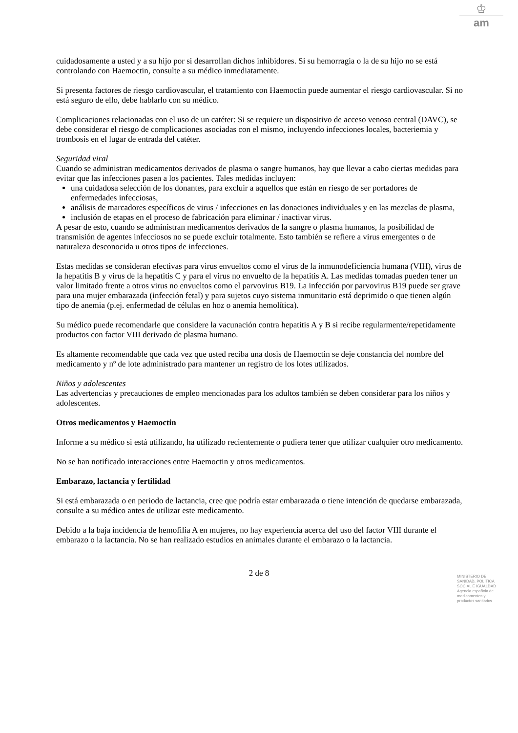♔
am
cuidadosamente a usted y a su hijo por si desarrollan dichos inhibidores. Si su hemorragia o la de su hijo no se está controlando con Haemoctin, consulte a su médico inmediatamente.
Si presenta factores de riesgo cardiovascular, el tratamiento con Haemoctin puede aumentar el riesgo cardiovascular. Si no está seguro de ello, debe hablarlo con su médico.
Complicaciones relacionadas con el uso de un catéter: Si se requiere un dispositivo de acceso venoso central (DAVC), se debe considerar el riesgo de complicaciones asociadas con el mismo, incluyendo infecciones locales, bacteriemia y trombosis en el lugar de entrada del catéter.
Seguridad viral
Cuando se administran medicamentos derivados de plasma o sangre humanos, hay que llevar a cabo ciertas medidas para evitar que las infecciones pasen a los pacientes. Tales medidas incluyen:
una cuidadosa selección de los donantes, para excluir a aquellos que están en riesgo de ser portadores de enfermedades infecciosas,
análisis de marcadores específicos de virus / infecciones en las donaciones individuales y en las mezclas de plasma,
inclusión de etapas en el proceso de fabricación para eliminar / inactivar virus.
A pesar de esto, cuando se administran medicamentos derivados de la sangre o plasma humanos, la posibilidad de transmisión de agentes infecciosos no se puede excluir totalmente. Esto también se refiere a virus emergentes o de naturaleza desconocida u otros tipos de infecciones.
Estas medidas se consideran efectivas para virus envueltos como el virus de la inmunodeficiencia humana (VIH), virus de la hepatitis B y virus de la hepatitis C y para el virus no envuelto de la hepatitis A. Las medidas tomadas pueden tener un valor limitado frente a otros virus no envueltos como el parvovirus B19. La infección por parvovirus B19 puede ser grave para una mujer embarazada (infección fetal) y para sujetos cuyo sistema inmunitario está deprimido o que tienen algún tipo de anemia (p.ej. enfermedad de células en hoz o anemia hemolítica).
Su médico puede recomendarle que considere la vacunación contra hepatitis A y B si recibe regularmente/repetidamente productos con factor VIII derivado de plasma humano.
Es altamente recomendable que cada vez que usted reciba una dosis de Haemoctin se deje constancia del nombre del medicamento y nº de lote administrado para mantener un registro de los lotes utilizados.
Niños y adolescentes
Las advertencias y precauciones de empleo mencionadas para los adultos también se deben considerar para los niños y adolescentes.
Otros medicamentos y Haemoctin
Informe a su médico si está utilizando, ha utilizado recientemente o pudiera tener que utilizar cualquier otro medicamento.
No se han notificado interacciones entre Haemoctin y otros medicamentos.
Embarazo, lactancia y fertilidad
Si está embarazada o en periodo de lactancia, cree que podría estar embarazada o tiene intención de quedarse embarazada, consulte a su médico antes de utilizar este medicamento.
Debido a la baja incidencia de hemofilia A en mujeres, no hay experiencia acerca del uso del factor VIII durante el embarazo o la lactancia. No se han realizado estudios en animales durante el embarazo o la lactancia.
2 de 8
MINISTERIO DE
SANIDAD, POLITICA
SOCIAL E IGUALDAD
Agencia española de
medicamentos y
productos sanitarios